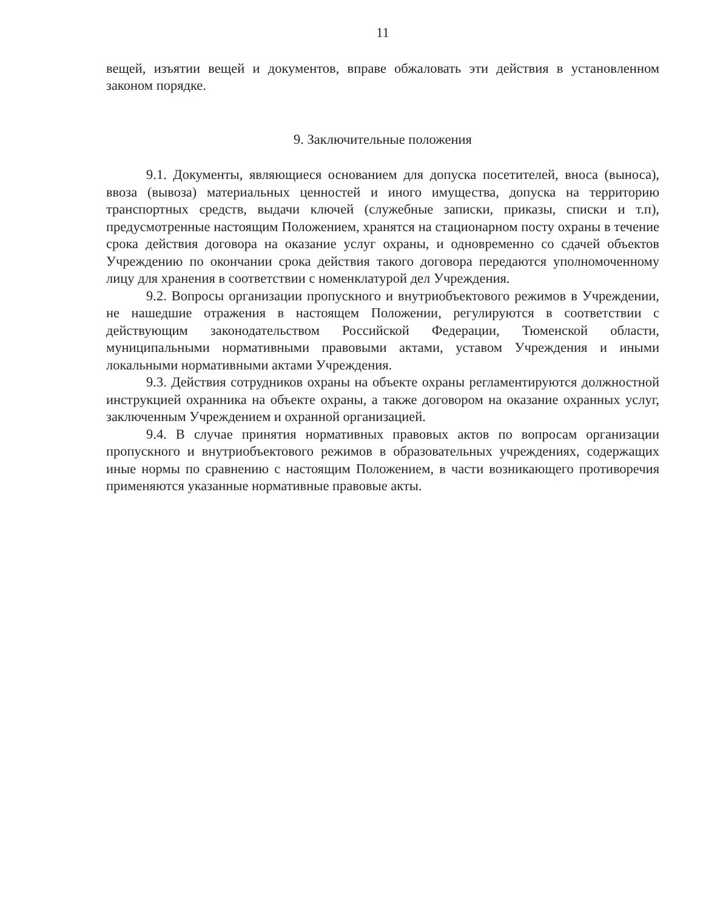11
вещей, изъятии вещей и документов, вправе обжаловать эти действия в установленном законом порядке.
9. Заключительные положения
9.1. Документы, являющиеся основанием для допуска посетителей, вноса (выноса), ввоза (вывоза) материальных ценностей и иного имущества, допуска на территорию транспортных средств, выдачи ключей (служебные записки, приказы, списки и т.п), предусмотренные настоящим Положением, хранятся на стационарном посту охраны в течение срока действия договора на оказание услуг охраны, и одновременно со сдачей объектов Учреждению по окончании срока действия такого договора передаются уполномоченному лицу для хранения в соответствии с номенклатурой дел Учреждения.
9.2. Вопросы организации пропускного и внутриобъектового режимов в Учреждении, не нашедшие отражения в настоящем Положении, регулируются в соответствии с действующим законодательством Российской Федерации, Тюменской области, муниципальными нормативными правовыми актами, уставом Учреждения и иными локальными нормативными актами Учреждения.
9.3. Действия сотрудников охраны на объекте охраны регламентируются должностной инструкцией охранника на объекте охраны, а также договором на оказание охранных услуг, заключенным Учреждением и охранной организацией.
9.4. В случае принятия нормативных правовых актов по вопросам организации пропускного и внутриобъектового режимов в образовательных учреждениях, содержащих иные нормы по сравнению с настоящим Положением, в части возникающего противоречия применяются указанные нормативные правовые акты.